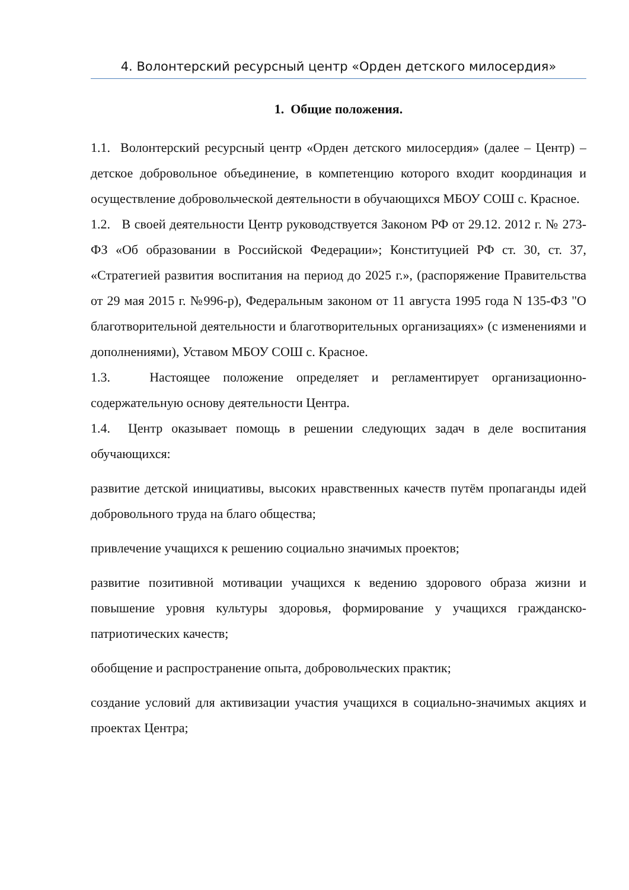4. Волонтерский ресурсный центр «Орден детского милосердия»
1. Общие положения.
1.1. Волонтерский ресурсный центр «Орден детского милосердия» (далее – Центр) – детское добровольное объединение, в компетенцию которого входит координация и осуществление добровольческой деятельности в обучающихся МБОУ СОШ с. Красное.
1.2. В своей деятельности Центр руководствуется Законом РФ от 29.12. 2012 г. № 273-ФЗ «Об образовании в Российской Федерации»; Конституцией РФ ст. 30, ст. 37, «Стратегией развития воспитания на период до 2025 г.», (распоряжение Правительства от 29 мая 2015 г. №996-р), Федеральным законом от 11 августа 1995 года N 135-ФЗ "О благотворительной деятельности и благотворительных организациях» (с изменениями и дополнениями), Уставом МБОУ СОШ с. Красное.
1.3. Настоящее положение определяет и регламентирует организационно-содержательную основу деятельности Центра.
1.4. Центр оказывает помощь в решении следующих задач в деле воспитания обучающихся:
развитие детской инициативы, высоких нравственных качеств путём пропаганды идей добровольного труда на благо общества;
привлечение учащихся к решению социально значимых проектов;
развитие позитивной мотивации учащихся к ведению здорового образа жизни и повышение уровня культуры здоровья, формирование у учащихся гражданско-патриотических качеств;
обобщение и распространение опыта, добровольческих практик;
создание условий для активизации участия учащихся в социально-значимых акциях и проектах Центра;